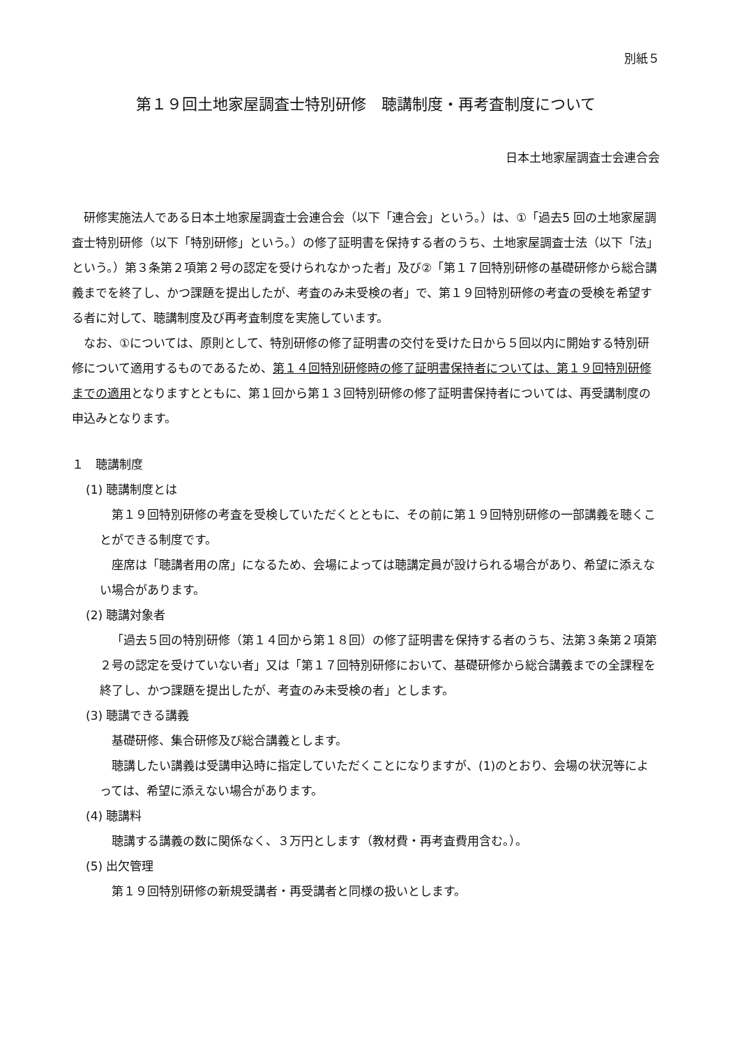別紙５
第１９回土地家屋調査士特別研修　聴講制度・再考査制度について
日本土地家屋調査士会連合会
研修実施法人である日本土地家屋調査士会連合会（以下「連合会」という。）は、①「過去5 回の土地家屋調査士特別研修（以下「特別研修」という。）の修了証明書を保持する者のうち、土地家屋調査士法（以下「法」という。）第３条第２項第２号の認定を受けられなかった者」及び②「第１７回特別研修の基礎研修から総合講義までを終了し、かつ課題を提出したが、考査のみ未受検の者」で、第１９回特別研修の考査の受検を希望する者に対して、聴講制度及び再考査制度を実施しています。
なお、①については、原則として、特別研修の修了証明書の交付を受けた日から５回以内に開始する特別研修について適用するものであるため、第１４回特別研修時の修了証明書保持者については、第１９回特別研修までの適用となりますとともに、第１回から第１３回特別研修の修了証明書保持者については、再受講制度の申込みとなります。
１　聴講制度
(1) 聴講制度とは
第１９回特別研修の考査を受検していただくとともに、その前に第１９回特別研修の一部講義を聴くことができる制度です。
座席は「聴講者用の席」になるため、会場によっては聴講定員が設けられる場合があり、希望に添えない場合があります。
(2) 聴講対象者
「過去５回の特別研修（第１４回から第１８回）の修了証明書を保持する者のうち、法第３条第２項第２号の認定を受けていない者」又は「第１７回特別研修において、基礎研修から総合講義までの全課程を終了し、かつ課題を提出したが、考査のみ未受検の者」とします。
(3) 聴講できる講義
基礎研修、集合研修及び総合講義とします。
聴講したい講義は受講申込時に指定していただくことになりますが、(1)のとおり、会場の状況等によっては、希望に添えない場合があります。
(4) 聴講料
聴講する講義の数に関係なく、３万円とします（教材費・再考査費用含む。）。
(5) 出欠管理
第１９回特別研修の新規受講者・再受講者と同様の扱いとします。